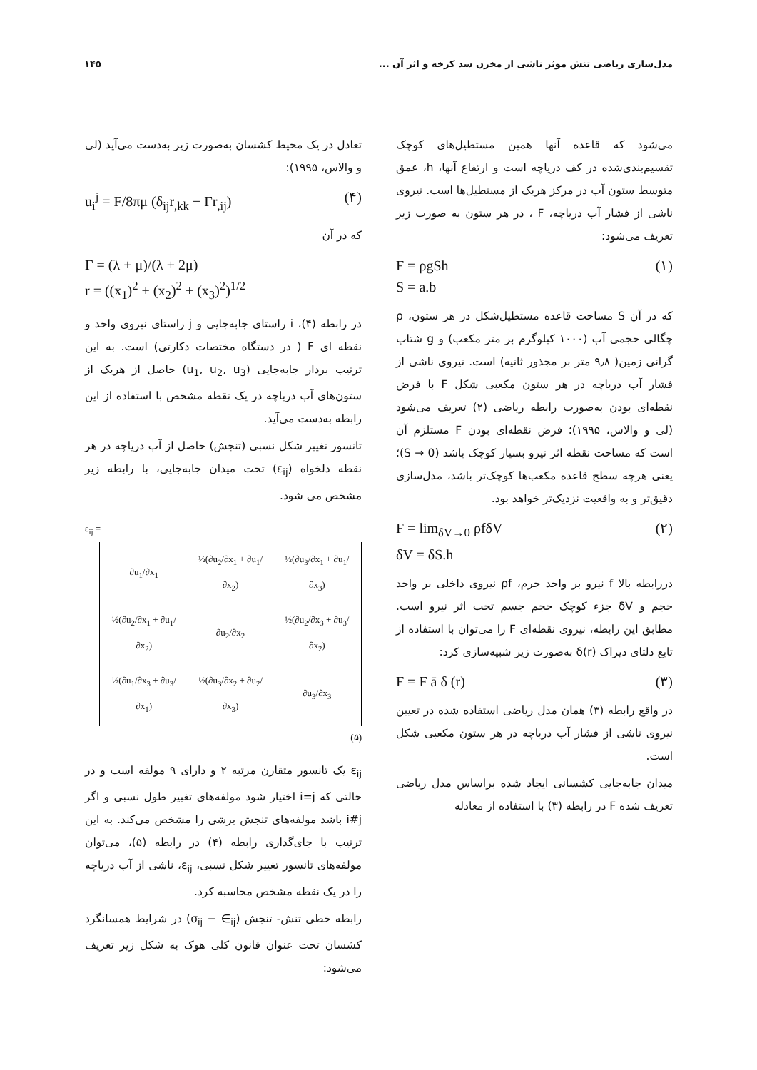مدل‌سازی ریاضی تنش موثر ناشی از مخزن سد کرخه و اثر آن ... ۱۴۵
می‌شود که قاعده آنها همین مستطیل‌های کوچک تقسیم‌بندی‌شده در کف دریاچه است و ارتفاع آنها، h، عمق متوسط ستون آب در مرکز هریک از مستطیل‌ها است. نیروی ناشی از فشار آب دریاچه، F ، در هر ستون به صورت زیر تعریف می‌شود:
F = ρgSh
S = a.b (۱)
که در آن S مساحت قاعده مستطیل‌شکل در هر ستون، ρ چگالی حجمی آب (۱۰۰۰ کیلوگرم بر متر مکعب) و g شتاب گرانی زمین( ۹٫۸ متر بر مجذور ثانیه) است. نیروی ناشی از فشار آب دریاچه در هر ستون مکعبی شکل F با فرض نقطه‌ای بودن به‌صورت رابطه ریاضی (۲) تعریف می‌شود (لی و والاس، ۱۹۹۵)؛ فرض نقطه‌ای بودن F مستلزم آن است که مساحت نقطه اثر نیرو بسیار کوچک باشد (S → 0)؛ یعنی هرچه سطح قاعده مکعب‌ها کوچک‌تر باشد، مدل‌سازی دقیق‌تر و به واقعیت نزدیک‌تر خواهد بود.
F = lim<sub>δV→0</sub> ρfδV
δV = δS.h (۲)
دررابطه بالا f نیرو بر واحد جرم، ρf نیروی داخلی بر واحد حجم و δV جزء کوچک حجم جسم تحت اثر نیرو است. مطابق این رابطه، نیروی نقطه‌ای F را می‌توان با استفاده از تابع دلتای دیراک δ(r) به‌صورت زیر شبیه‌سازی کرد:
F = F ā δ (r) (۳)
در واقع رابطه (۳) همان مدل ریاضی استفاده شده در تعیین نیروی ناشی از فشار آب دریاچه در هر ستون مکعبی شکل است.
میدان جابه‌جایی کشسانی ایجاد شده براساس مدل ریاضی تعریف شده F در رابطه (۳) با استفاده از معادله
تعادل در یک محیط کشسان به‌صورت زیر به‌دست می‌آید (لی و والاس، ۱۹۹۵):
u<sub>i</sub><sup>j</sup> = F/8πμ (δ<sub>ij</sub>r<sub>,kk</sub> − Γr<sub>,ij</sub>) (۴)
که در آن
Γ = (λ + μ)/(λ + 2μ)
r = ((x<sub>1</sub>)<sup>2</sup> + (x<sub>2</sub>)<sup>2</sup> + (x<sub>3</sub>)<sup>2</sup>)<sup>1/2</sup>
در رابطه (۴)، i راستای جابه‌جایی و j راستای نیروی واحد و نقطه ای F ( در دستگاه مختصات دکارتی) است. به این ترتیب بردار جابه‌جایی (u<sub>1</sub>, u<sub>2</sub>, u<sub>3</sub>) حاصل از هریک از ستون‌های آب دریاچه در یک نقطه مشخص با استفاده از این رابطه به‌دست می‌آید.
تانسور تغییر شکل نسبی (تنجش) حاصل از آب دریاچه در هر نقطه دلخواه (ε<sub>ij</sub>) تحت میدان جابه‌جایی، با رابطه زیر مشخص می شود.
ε<sub>ij</sub> =
| ∂u<sub>1</sub>/∂x<sub>1</sub> | ½(∂u<sub>2</sub>/∂x<sub>1</sub> + ∂u<sub>1</sub>/∂x<sub>2</sub>) | ½(∂u<sub>3</sub>/∂x<sub>1</sub> + ∂u<sub>1</sub>/∂x<sub>3</sub>) |
| ½(∂u<sub>2</sub>/∂x<sub>1</sub> + ∂u<sub>1</sub>/∂x<sub>2</sub>) | ∂u<sub>2</sub>/∂x<sub>2</sub> | ½(∂u<sub>2</sub>/∂x<sub>3</sub> + ∂u<sub>3</sub>/∂x<sub>2</sub>) |
| ½(∂u<sub>1</sub>/∂x<sub>3</sub> + ∂u<sub>3</sub>/∂x<sub>1</sub>) | ½(∂u<sub>3</sub>/∂x<sub>2</sub> + ∂u<sub>2</sub>/∂x<sub>3</sub>) | ∂u<sub>3</sub>/∂x<sub>3</sub> |
(۵)
ε<sub>ij</sub> یک تانسور متقارن مرتبه ۲ و دارای ۹ مولفه است و در حالتی که i=j اختیار شود مولفه‌های تغییر طول نسبی و اگر i#j باشد مولفه‌های تنجش برشی را مشخص می‌کند. به این ترتیب با جای‌گذاری رابطه (۴) در رابطه (۵)، می‌توان مولفه‌های تانسور تغییر شکل نسبی، ε<sub>ij</sub>، ناشی از آب دریاچه را در یک نقطه مشخص محاسبه کرد.
رابطه خطی تنش- تنجش (σ<sub>ij</sub> − ∈<sub>ij</sub>) در شرایط همسانگرد کشسان تحت عنوان قانون کلی هوک به شکل زیر تعریف می‌شود: